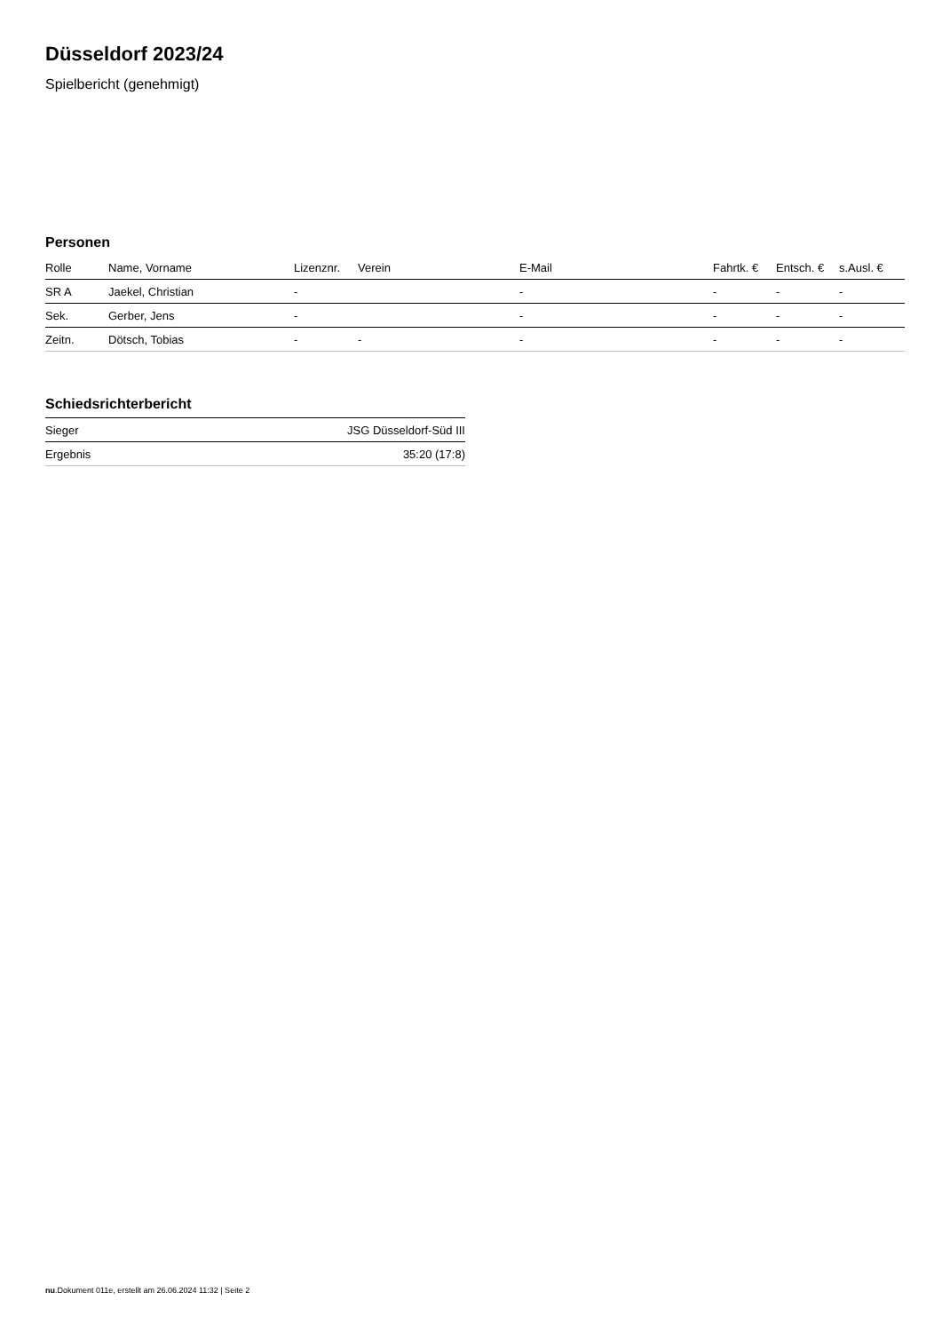Düsseldorf 2023/24
Spielbericht (genehmigt)
Personen
| Rolle | Name, Vorname | Lizenznr. | Verein | E-Mail | Fahrtk. € | Entsch. € | s.Ausl. € |
| --- | --- | --- | --- | --- | --- | --- | --- |
| SR A | Jaekel, Christian | - | | - | - | - | - |
| Sek. | Gerber, Jens | - | | - | - | - | - |
| Zeitn. | Dötsch, Tobias | - | - | - | - | - | - |
Schiedsrichterbericht
| Sieger | JSG Düsseldorf-Süd III |
| Ergebnis | 35:20 (17:8) |
nu.Dokument 011e, erstellt am 26.06.2024 11:32 | Seite 2